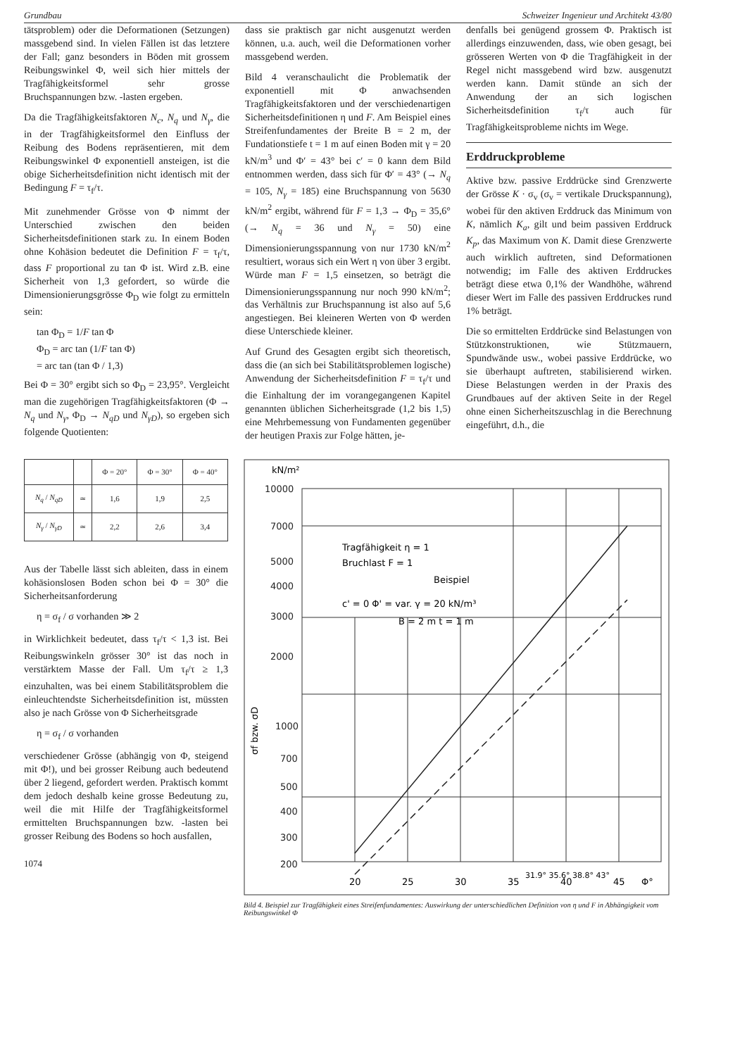Grundbau Schweizer Ingenieur und Architekt 43/80
tätsproblem) oder die Deformationen (Setzungen) massgebend sind. In vielen Fällen ist das letztere der Fall; ganz besonders in Böden mit grossem Reibungswinkel Φ, weil sich hier mittels der Tragfähigkeitsformel sehr grosse Bruchspannungen bzw. -lasten ergeben.
Da die Tragfähigkeitsfaktoren N<sub>c</sub>, N<sub>q</sub> und N<sub>γ</sub>, die in der Tragfähigkeitsformel den Einfluss der Reibung des Bodens repräsentieren, mit dem Reibungswinkel Φ exponentiell ansteigen, ist die obige Sicherheitsdefinition nicht identisch mit der Bedingung F = τ<sub>f</sub>/τ.
Mit zunehmender Grösse von Φ nimmt der Unterschied zwischen den beiden Sicherheitsdefinitionen stark zu. In einem Boden ohne Kohäsion bedeutet die Definition F = τ<sub>f</sub>/τ, dass F proportional zu tan Φ ist. Wird z.B. eine Sicherheit von 1,3 gefordert, so würde die Dimensionierungsgrösse Φ<sub>D</sub> wie folgt zu ermitteln sein:
tan Φ<sub>D</sub> = 1/F tan Φ
Φ<sub>D</sub> = arc tan (1/F tan Φ)
= arc tan (tan Φ / 1,3)
Bei Φ = 30° ergibt sich so Φ<sub>D</sub> = 23,95°. Vergleicht man die zugehörigen Tragfähigkeitsfaktoren (Φ → N<sub>q</sub> und N<sub>γ</sub>, Φ<sub>D</sub> → N<sub>qD</sub> und N<sub>γD</sub>), so ergeben sich folgende Quotienten:
dass sie praktisch gar nicht ausgenutzt werden können, u.a. auch, weil die Deformationen vorher massgebend werden.
Bild 4 veranschaulicht die Problematik der exponentiell mit Φ anwachsenden Tragfähigkeitsfaktoren und der verschiedenartigen Sicherheitsdefinitionen η und F. Am Beispiel eines Streifenfundamentes der Breite B = 2 m, der Fundationstiefe t = 1 m auf einen Boden mit γ = 20 kN/m<sup>3</sup> und Φ′ = 43° bei c′ = 0 kann dem Bild entnommen werden, dass sich für Φ′ = 43° (→ N<sub>q</sub> = 105, N<sub>γ</sub> = 185) eine Bruchspannung von 5630 kN/m<sup>2</sup> ergibt, während für F = 1,3 → Φ<sub>D</sub> = 35,6° (→ N<sub>q</sub> = 36 und N<sub>γ</sub> = 50) eine Dimensionierungsspannung von nur 1730 kN/m<sup>2</sup> resultiert, woraus sich ein Wert η von über 3 ergibt. Würde man F = 1,5 einsetzen, so beträgt die Dimensionierungsspannung nur noch 990 kN/m<sup>2</sup>; das Verhältnis zur Bruchspannung ist also auf 5,6 angestiegen. Bei kleineren Werten von Φ werden diese Unterschiede kleiner.
Auf Grund des Gesagten ergibt sich theoretisch, dass die (an sich bei Stabilitätsproblemen logische) Anwendung der Sicherheitsdefinition F = τ<sub>f</sub>/τ und die Einhaltung der im vorangegangenen Kapitel genannten üblichen Sicherheitsgrade (1,2 bis 1,5) eine Mehrbemessung von Fundamenten gegenüber der heutigen Praxis zur Folge hätten, je-
denfalls bei genügend grossem Φ. Praktisch ist allerdings einzuwenden, dass, wie oben gesagt, bei grösseren Werten von Φ die Tragfähigkeit in der Regel nicht massgebend wird bzw. ausgenutzt werden kann. Damit stünde an sich der Anwendung der an sich logischen Sicherheitsdefinition τ<sub>f</sub>/τ auch für Tragfähigkeitsprobleme nichts im Wege.
Erddruckprobleme
Aktive bzw. passive Erddrücke sind Grenzwerte der Grösse K · σ<sub>v</sub> (σ<sub>v</sub> = vertikale Druckspannung), wobei für den aktiven Erddruck das Minimum von K, nämlich K<sub>a</sub>, gilt und beim passiven Erddruck K<sub>p</sub>, das Maximum von K. Damit diese Grenzwerte auch wirklich auftreten, sind Deformationen notwendig; im Falle des aktiven Erddruckes beträgt diese etwa 0,1% der Wandhöhe, während dieser Wert im Falle des passiven Erddruckes rund 1% beträgt.
Die so ermittelten Erddrücke sind Belastungen von Stützkonstruktionen, wie Stützmauern, Spundwände usw., wobei passive Erddrücke, wo sie überhaupt auftreten, stabilisierend wirken. Diese Belastungen werden in der Praxis des Grundbaues auf der aktiven Seite in der Regel ohne einen Sicherheitszuschlag in die Berechnung eingeführt, d.h., die
| | | Φ = 20° | Φ = 30° | Φ = 40° |
| --- | --- | --- | --- | --- |
| N<sub>q</sub> / N<sub>qD</sub> | ≃ | 1,6 | 1,9 | 2,5 |
| N<sub>γ</sub> / N<sub>γD</sub> | ≃ | 2,2 | 2,6 | 3,4 |
Aus der Tabelle lässt sich ableiten, dass in einem kohäsionslosen Boden schon bei Φ = 30° die Sicherheitsanforderung
η = σ<sub>f</sub> / σ vorhanden ≫ 2
in Wirklichkeit bedeutet, dass τ<sub>f</sub>/τ < 1,3 ist. Bei Reibungswinkeln grösser 30° ist das noch in verstärktem Masse der Fall. Um τ<sub>f</sub>/τ ≥ 1,3 einzuhalten, was bei einem Stabilitätsproblem die einleuchtendste Sicherheitsdefinition ist, müssten also je nach Grösse von Φ Sicherheitsgrade
η = σ<sub>f</sub> / σ vorhanden
verschiedener Grösse (abhängig von Φ, steigend mit Φ!), und bei grosser Reibung auch bedeutend über 2 liegend, gefordert werden. Praktisch kommt dem jedoch deshalb keine grosse Bedeutung zu, weil die mit Hilfe der Tragfähigkeitsformel ermittelten Bruchspannungen bzw. -lasten bei grosser Reibung des Bodens so hoch ausfallen,
1074
kN/m²
10000
7000
5000
4000
3000
2000
1000
700
500
400
300
200
σf bzw. σD
Tragfähigkeit η = 1
Bruchlast F = 1
Beispiel
c' = 0 Φ' = var. γ = 20 kN/m³
B = 2 m t = 1 m
31.9° 35.6° 38.8° 43°
20
25
30
35
40
45
Φ°
Bild 4. Beispiel zur Tragfähigkeit eines Streifenfundamentes: Auswirkung der unterschiedlichen Definition von η und F in Abhängigkeit vom Reibungswinkel Φ